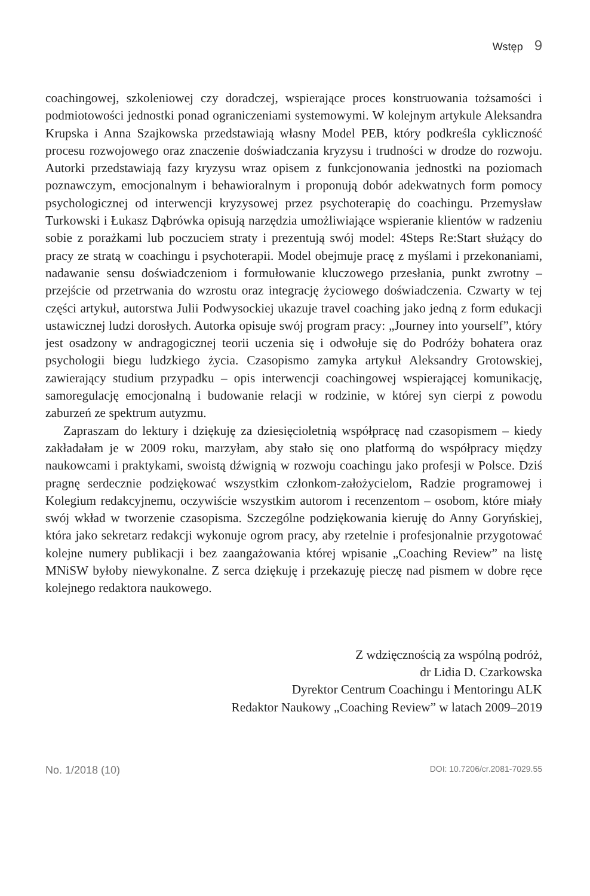Wstęp 9
coachingowej, szkoleniowej czy doradczej, wspierające proces konstruowania tożsamości i podmiotowości jednostki ponad ograniczeniami systemowymi. W kolejnym artykule Aleksandra Krupska i Anna Szajkowska przedstawiają własny Model PEB, który podkreśla cykliczność procesu rozwojowego oraz znaczenie doświadczania kryzysu i trudności w drodze do rozwoju. Autorki przedstawiają fazy kryzysu wraz opisem z funkcjonowania jednostki na poziomach poznawczym, emocjonalnym i behawioralnym i proponują dobór adekwatnych form pomocy psychologicznej od interwencji kryzysowej przez psychoterapię do coachingu. Przemysław Turkowski i Łukasz Dąbrówka opisują narzędzia umożliwiające wspieranie klientów w radzeniu sobie z porażkami lub poczuciem straty i prezentują swój model: 4Steps Re:Start służący do pracy ze stratą w coachingu i psychoterapii. Model obejmuje pracę z myślami i przekonaniami, nadawanie sensu doświadczeniom i formułowanie kluczowego przesłania, punkt zwrotny – przejście od przetrwania do wzrostu oraz integrację życiowego doświadczenia. Czwarty w tej części artykuł, autorstwa Julii Podwysockiej ukazuje travel coaching jako jedną z form edukacji ustawicznej ludzi dorosłych. Autorka opisuje swój program pracy: „Journey into yourself”, który jest osadzony w andragogicznej teorii uczenia się i odwołuje się do Podróży bohatera oraz psychologii biegu ludzkiego życia. Czasopismo zamyka artykuł Aleksandry Grotowskiej, zawierający studium przypadku – opis interwencji coachingowej wspierającej komunikację, samoregulację emocjonalną i budowanie relacji w rodzinie, w której syn cierpi z powodu zaburzeń ze spektrum autyzmu.
Zapraszam do lektury i dziękuję za dziesięcioletnią współpracę nad czasopismem – kiedy zakładałam je w 2009 roku, marzyłam, aby stało się ono platformą do współpracy między naukowcami i praktykami, swoistą dźwignią w rozwoju coachingu jako profesji w Polsce. Dziś pragnę serdecznie podziękować wszystkim członkom-założycielom, Radzie programowej i Kolegium redakcyjnemu, oczywiście wszystkim autorom i recenzentom – osobom, które miały swój wkład w tworzenie czasopisma. Szczególne podziękowania kieruję do Anny Goryńskiej, która jako sekretarz redakcji wykonuje ogrom pracy, aby rzetelnie i profesjonalnie przygotować kolejne numery publikacji i bez zaangażowania której wpisanie „Coaching Review” na listę MNiSW byłoby niewykonalne. Z serca dziękuję i przekazuję pieczę nad pismem w dobre ręce kolejnego redaktora naukowego.
Z wdzięcznością za wspólną podróż,
dr Lidia D. Czarkowska
Dyrektor Centrum Coachingu i Mentoringu ALK
Redaktor Naukowy „Coaching Review” w latach 2009–2019
No. 1/2018 (10) DOI: 10.7206/cr.2081-7029.55